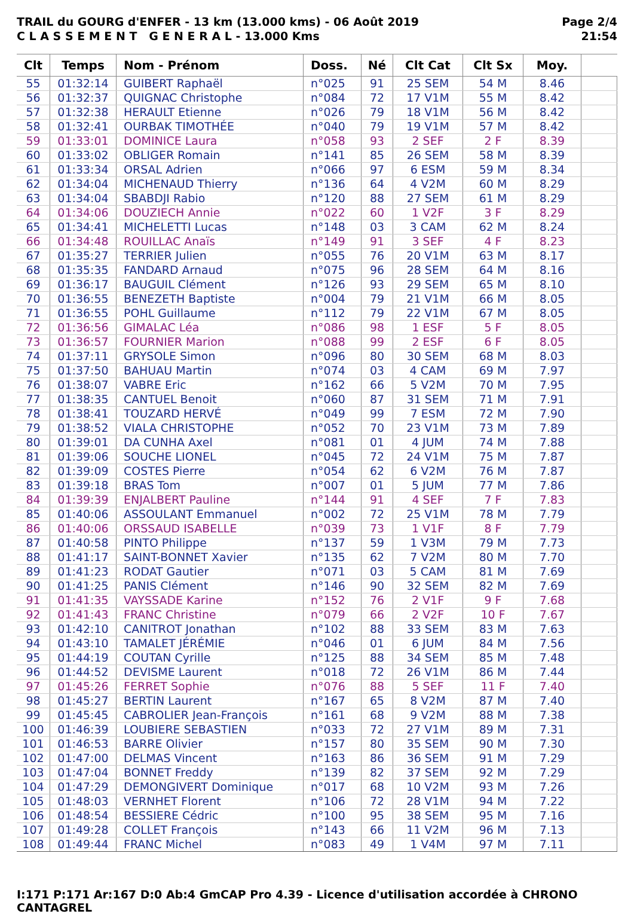TRAIL du GOURG d'ENFER - 13 km (13.000 kms) - 06 Août 2019
C L A S S E M E N T G E N E R A L - 13.000 Kms
Page 2/4
21:54
| Clt | Temps | Nom - Prénom | Doss. | Né | Clt Cat | Clt Sx | Moy. | |
| --- | --- | --- | --- | --- | --- | --- | --- | --- |
| 55 | 01:32:14 | GUIBERT Raphaël | n°025 | 91 | 25 SEM | 54 M | 8.46 | |
| 56 | 01:32:37 | QUIGNAC Christophe | n°084 | 72 | 17 V1M | 55 M | 8.42 | |
| 57 | 01:32:38 | HERAULT Etienne | n°026 | 79 | 18 V1M | 56 M | 8.42 | |
| 58 | 01:32:41 | OURBAK TIMOTHÉE | n°040 | 79 | 19 V1M | 57 M | 8.42 | |
| 59 | 01:33:01 | DOMINICE Laura | n°058 | 93 | 2 SEF | 2 F | 8.39 | |
| 60 | 01:33:02 | OBLIGER Romain | n°141 | 85 | 26 SEM | 58 M | 8.39 | |
| 61 | 01:33:34 | ORSAL Adrien | n°066 | 97 | 6 ESM | 59 M | 8.34 | |
| 62 | 01:34:04 | MICHENAUD Thierry | n°136 | 64 | 4 V2M | 60 M | 8.29 | |
| 63 | 01:34:04 | SBABDJI Rabio | n°120 | 88 | 27 SEM | 61 M | 8.29 | |
| 64 | 01:34:06 | DOUZIECH Annie | n°022 | 60 | 1 V2F | 3 F | 8.29 | |
| 65 | 01:34:41 | MICHELETTI Lucas | n°148 | 03 | 3 CAM | 62 M | 8.24 | |
| 66 | 01:34:48 | ROUILLAC Anaïs | n°149 | 91 | 3 SEF | 4 F | 8.23 | |
| 67 | 01:35:27 | TERRIER Julien | n°055 | 76 | 20 V1M | 63 M | 8.17 | |
| 68 | 01:35:35 | FANDARD Arnaud | n°075 | 96 | 28 SEM | 64 M | 8.16 | |
| 69 | 01:36:17 | BAUGUIL Clément | n°126 | 93 | 29 SEM | 65 M | 8.10 | |
| 70 | 01:36:55 | BENEZETH Baptiste | n°004 | 79 | 21 V1M | 66 M | 8.05 | |
| 71 | 01:36:55 | POHL Guillaume | n°112 | 79 | 22 V1M | 67 M | 8.05 | |
| 72 | 01:36:56 | GIMALAC Léa | n°086 | 98 | 1 ESF | 5 F | 8.05 | |
| 73 | 01:36:57 | FOURNIER Marion | n°088 | 99 | 2 ESF | 6 F | 8.05 | |
| 74 | 01:37:11 | GRYSOLE Simon | n°096 | 80 | 30 SEM | 68 M | 8.03 | |
| 75 | 01:37:50 | BAHUAU Martin | n°074 | 03 | 4 CAM | 69 M | 7.97 | |
| 76 | 01:38:07 | VABRE Eric | n°162 | 66 | 5 V2M | 70 M | 7.95 | |
| 77 | 01:38:35 | CANTUEL Benoit | n°060 | 87 | 31 SEM | 71 M | 7.91 | |
| 78 | 01:38:41 | TOUZARD HERVÉ | n°049 | 99 | 7 ESM | 72 M | 7.90 | |
| 79 | 01:38:52 | VIALA CHRISTOPHE | n°052 | 70 | 23 V1M | 73 M | 7.89 | |
| 80 | 01:39:01 | DA CUNHA Axel | n°081 | 01 | 4 JUM | 74 M | 7.88 | |
| 81 | 01:39:06 | SOUCHE LIONEL | n°045 | 72 | 24 V1M | 75 M | 7.87 | |
| 82 | 01:39:09 | COSTES Pierre | n°054 | 62 | 6 V2M | 76 M | 7.87 | |
| 83 | 01:39:18 | BRAS Tom | n°007 | 01 | 5 JUM | 77 M | 7.86 | |
| 84 | 01:39:39 | ENJALBERT Pauline | n°144 | 91 | 4 SEF | 7 F | 7.83 | |
| 85 | 01:40:06 | ASSOULANT Emmanuel | n°002 | 72 | 25 V1M | 78 M | 7.79 | |
| 86 | 01:40:06 | ORSSAUD ISABELLE | n°039 | 73 | 1 V1F | 8 F | 7.79 | |
| 87 | 01:40:58 | PINTO Philippe | n°137 | 59 | 1 V3M | 79 M | 7.73 | |
| 88 | 01:41:17 | SAINT-BONNET Xavier | n°135 | 62 | 7 V2M | 80 M | 7.70 | |
| 89 | 01:41:23 | RODAT Gautier | n°071 | 03 | 5 CAM | 81 M | 7.69 | |
| 90 | 01:41:25 | PANIS Clément | n°146 | 90 | 32 SEM | 82 M | 7.69 | |
| 91 | 01:41:35 | VAYSSADE Karine | n°152 | 76 | 2 V1F | 9 F | 7.68 | |
| 92 | 01:41:43 | FRANC Christine | n°079 | 66 | 2 V2F | 10 F | 7.67 | |
| 93 | 01:42:10 | CANITROT Jonathan | n°102 | 88 | 33 SEM | 83 M | 7.63 | |
| 94 | 01:43:10 | TAMALET JÉRÉMIE | n°046 | 01 | 6 JUM | 84 M | 7.56 | |
| 95 | 01:44:19 | COUTAN Cyrille | n°125 | 88 | 34 SEM | 85 M | 7.48 | |
| 96 | 01:44:52 | DEVISME Laurent | n°018 | 72 | 26 V1M | 86 M | 7.44 | |
| 97 | 01:45:26 | FERRET Sophie | n°076 | 88 | 5 SEF | 11 F | 7.40 | |
| 98 | 01:45:27 | BERTIN Laurent | n°167 | 65 | 8 V2M | 87 M | 7.40 | |
| 99 | 01:45:45 | CABROLIER Jean-François | n°161 | 68 | 9 V2M | 88 M | 7.38 | |
| 100 | 01:46:39 | LOUBIERE SEBASTIEN | n°033 | 72 | 27 V1M | 89 M | 7.31 | |
| 101 | 01:46:53 | BARRE Olivier | n°157 | 80 | 35 SEM | 90 M | 7.30 | |
| 102 | 01:47:00 | DELMAS Vincent | n°163 | 86 | 36 SEM | 91 M | 7.29 | |
| 103 | 01:47:04 | BONNET Freddy | n°139 | 82 | 37 SEM | 92 M | 7.29 | |
| 104 | 01:47:29 | DEMONGIVERT Dominique | n°017 | 68 | 10 V2M | 93 M | 7.26 | |
| 105 | 01:48:03 | VERNHET Florent | n°106 | 72 | 28 V1M | 94 M | 7.22 | |
| 106 | 01:48:54 | BESSIERE Cédric | n°100 | 95 | 38 SEM | 95 M | 7.16 | |
| 107 | 01:49:28 | COLLET François | n°143 | 66 | 11 V2M | 96 M | 7.13 | |
| 108 | 01:49:44 | FRANC Michel | n°083 | 49 | 1 V4M | 97 M | 7.11 | |
I:171 P:171 Ar:167 D:0 Ab:4 GmCAP Pro 4.39 - Licence d'utilisation accordée à CHRONO CANTAGREL